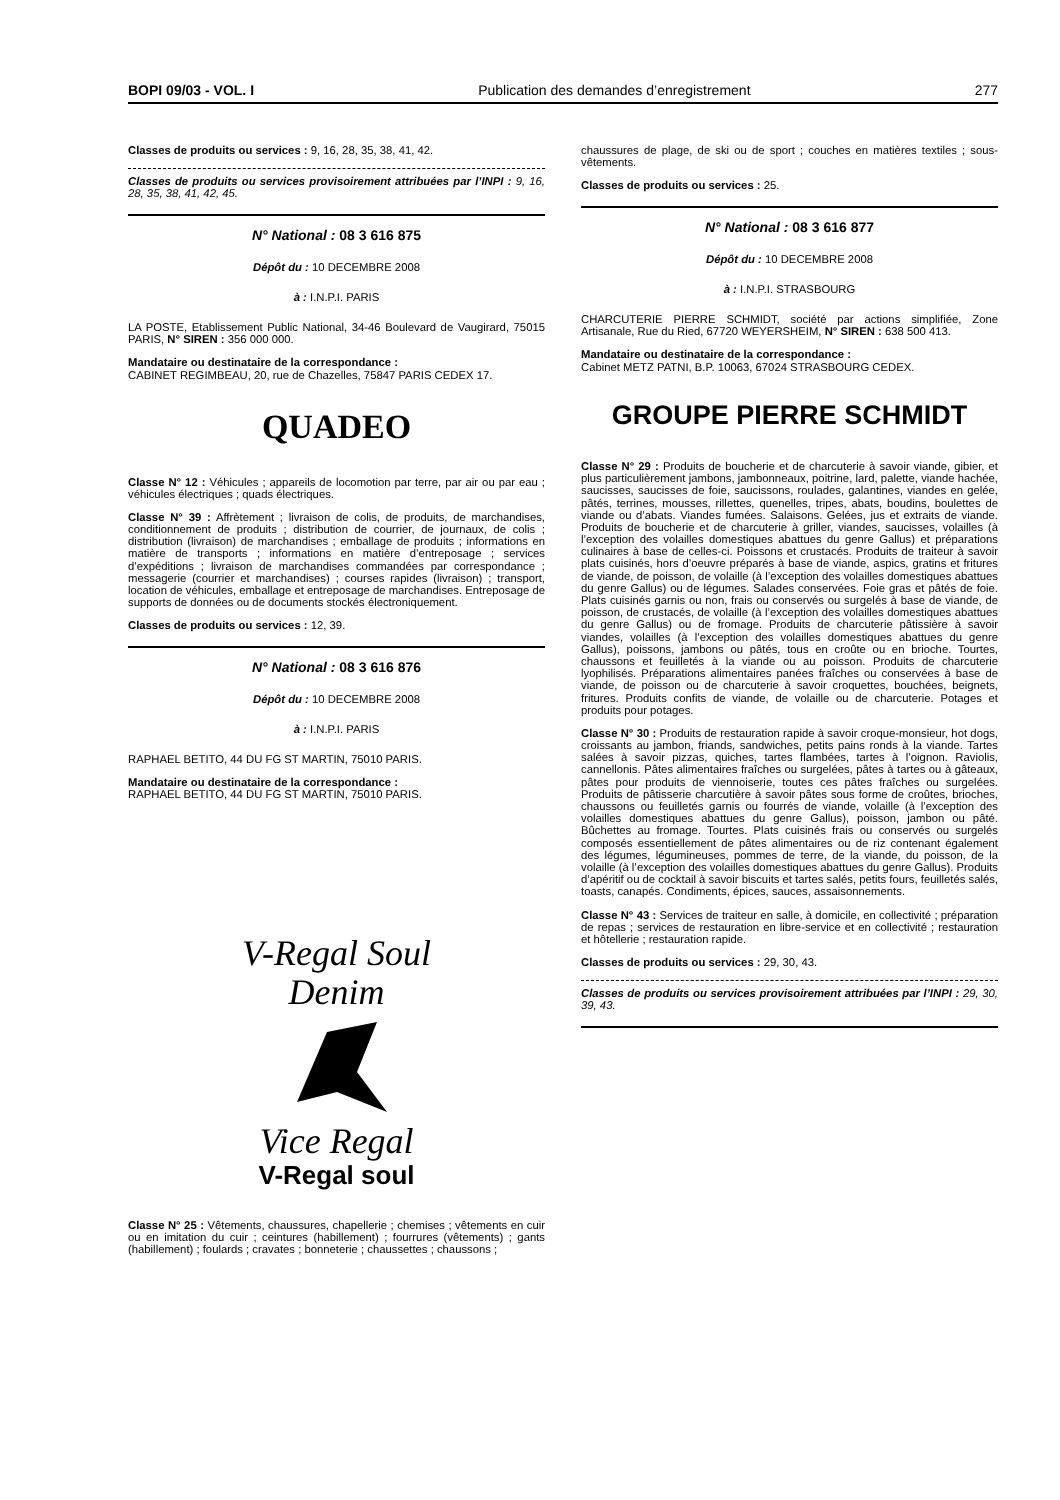BOPI 09/03 - VOL. I Publication des demandes d’enregistrement 277
Classes de produits ou services : 9, 16, 28, 35, 38, 41, 42.
Classes de produits ou services provisoirement attribuées par l’INPI : 9, 16, 28, 35, 38, 41, 42, 45.
N° National : 08 3 616 875
Dépôt du : 10 DECEMBRE 2008
à : I.N.P.I. PARIS
LA POSTE, Etablissement Public National, 34-46 Boulevard de Vaugirard, 75015 PARIS, N° SIREN : 356 000 000.
Mandataire ou destinataire de la correspondance :
CABINET REGIMBEAU, 20, rue de Chazelles, 75847 PARIS CEDEX 17.
QUADEO
Classe N° 12 : Véhicules ; appareils de locomotion par terre, par air ou par eau ; véhicules électriques ; quads électriques.
Classe N° 39 : Affrètement ; livraison de colis, de produits, de marchandises, conditionnement de produits ; distribution de courrier, de journaux, de colis ; distribution (livraison) de marchandises ; emballage de produits ; informations en matière de transports ; informations en matière d’entreposage ; services d’expéditions ; livraison de marchandises commandées par correspondance ; messagerie (courrier et marchandises) ; courses rapides (livraison) ; transport, location de véhicules, emballage et entreposage de marchandises. Entreposage de supports de données ou de documents stockés électroniquement.
Classes de produits ou services : 12, 39.
N° National : 08 3 616 876
Dépôt du : 10 DECEMBRE 2008
à : I.N.P.I. PARIS
RAPHAEL BETITO, 44 DU FG ST MARTIN, 75010 PARIS.
Mandataire ou destinataire de la correspondance :
RAPHAEL BETITO, 44 DU FG ST MARTIN, 75010 PARIS.
V-Regal Soul
Denim
Vice Regal
V-Regal soul
Classe N° 25 : Vêtements, chaussures, chapellerie ; chemises ; vêtements en cuir ou en imitation du cuir ; ceintures (habillement) ; fourrures (vêtements) ; gants (habillement) ; foulards ; cravates ; bonneterie ; chaussettes ; chaussons ;
chaussures de plage, de ski ou de sport ; couches en matières textiles ; sous-vêtements.
Classes de produits ou services : 25.
N° National : 08 3 616 877
Dépôt du : 10 DECEMBRE 2008
à : I.N.P.I. STRASBOURG
CHARCUTERIE PIERRE SCHMIDT, société par actions simplifiée, Zone Artisanale, Rue du Ried, 67720 WEYERSHEIM, N° SIREN : 638 500 413.
Mandataire ou destinataire de la correspondance :
Cabinet METZ PATNI, B.P. 10063, 67024 STRASBOURG CEDEX.
GROUPE PIERRE SCHMIDT
Classe N° 29 : Produits de boucherie et de charcuterie à savoir viande, gibier, et plus particulièrement jambons, jambonneaux, poitrine, lard, palette, viande hachée, saucisses, saucisses de foie, saucissons, roulades, galantines, viandes en gelée, pâtés, terrines, mousses, rillettes, quenelles, tripes, abats, boudins, boulettes de viande ou d’abats. Viandes fumées. Salaisons. Gelées, jus et extraits de viande. Produits de boucherie et de charcuterie à griller, viandes, saucisses, volailles (à l’exception des volailles domestiques abattues du genre Gallus) et préparations culinaires à base de celles-ci. Poissons et crustacés. Produits de traiteur à savoir plats cuisinés, hors d’oeuvre préparés à base de viande, aspics, gratins et fritures de viande, de poisson, de volaille (à l’exception des volailles domestiques abattues du genre Gallus) ou de légumes. Salades conservées. Foie gras et pâtés de foie. Plats cuisinés garnis ou non, frais ou conservés ou surgelés à base de viande, de poisson, de crustacés, de volaille (à l’exception des volailles domestiques abattues du genre Gallus) ou de fromage. Produits de charcuterie pâtissière à savoir viandes, volailles (à l’exception des volailles domestiques abattues du genre Gallus), poissons, jambons ou pâtés, tous en croûte ou en brioche. Tourtes, chaussons et feuilletés à la viande ou au poisson. Produits de charcuterie lyophilisés. Préparations alimentaires panées fraîches ou conservées à base de viande, de poisson ou de charcuterie à savoir croquettes, bouchées, beignets, fritures. Produits confits de viande, de volaille ou de charcuterie. Potages et produits pour potages.
Classe N° 30 : Produits de restauration rapide à savoir croque-monsieur, hot dogs, croissants au jambon, friands, sandwiches, petits pains ronds à la viande. Tartes salées à savoir pizzas, quiches, tartes flambées, tartes à l’oignon. Raviolis, cannellonis. Pâtes alimentaires fraîches ou surgelées, pâtes à tartes ou à gâteaux, pâtes pour produits de viennoiserie, toutes ces pâtes fraîches ou surgelées. Produits de pâtisserie charcutière à savoir pâtes sous forme de croûtes, brioches, chaussons ou feuilletés garnis ou fourrés de viande, volaille (à l’exception des volailles domestiques abattues du genre Gallus), poisson, jambon ou pâté. Bûchettes au fromage. Tourtes. Plats cuisinés frais ou conservés ou surgelés composés essentiellement de pâtes alimentaires ou de riz contenant également des légumes, légumineuses, pommes de terre, de la viande, du poisson, de la volaille (à l’exception des volailles domestiques abattues du genre Gallus). Produits d’apéritif ou de cocktail à savoir biscuits et tartes salés, petits fours, feuilletés salés, toasts, canapés. Condiments, épices, sauces, assaisonnements.
Classe N° 43 : Services de traiteur en salle, à domicile, en collectivité ; préparation de repas ; services de restauration en libre-service et en collectivité ; restauration et hôtellerie ; restauration rapide.
Classes de produits ou services : 29, 30, 43.
Classes de produits ou services provisoirement attribuées par l’INPI : 29, 30, 39, 43.